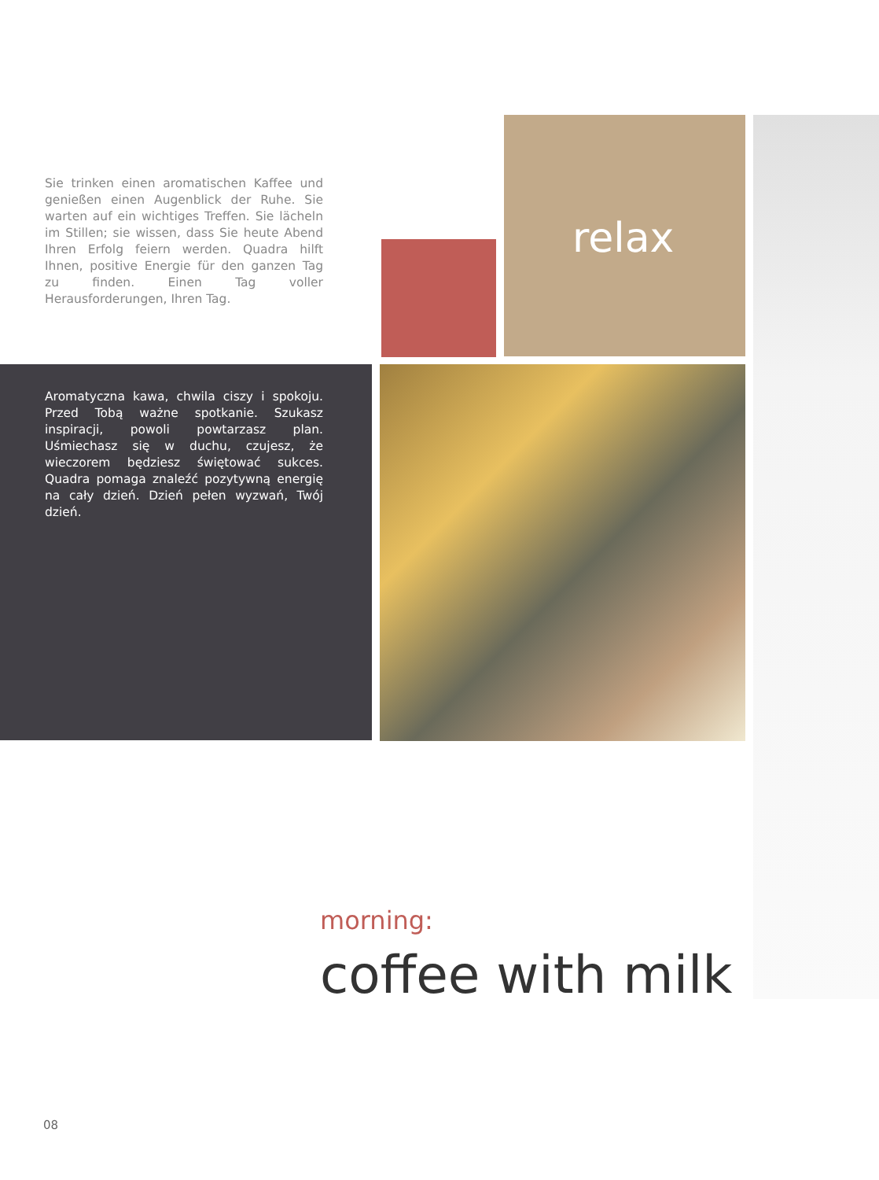Sie trinken einen aromatischen Kaffee und genießen einen Augenblick der Ruhe. Sie warten auf ein wichtiges Treffen. Sie lächeln im Stillen; sie wissen, dass Sie heute Abend Ihren Erfolg feiern werden. Quadra hilft Ihnen, positive Energie für den ganzen Tag zu finden. Einen Tag voller Herausforderungen, Ihren Tag.
relax
Aromatyczna kawa, chwila ciszy i spokoju. Przed Tobą ważne spotkanie. Szukasz inspiracji, powoli powtarzasz plan. Uśmiechasz się w duchu, czujesz, że wieczorem będziesz świętować sukces. Quadra pomaga znaleźć pozytywną energię na cały dzień. Dzień pełen wyzwań, Twój dzień.
morning:
coffee with milk
08